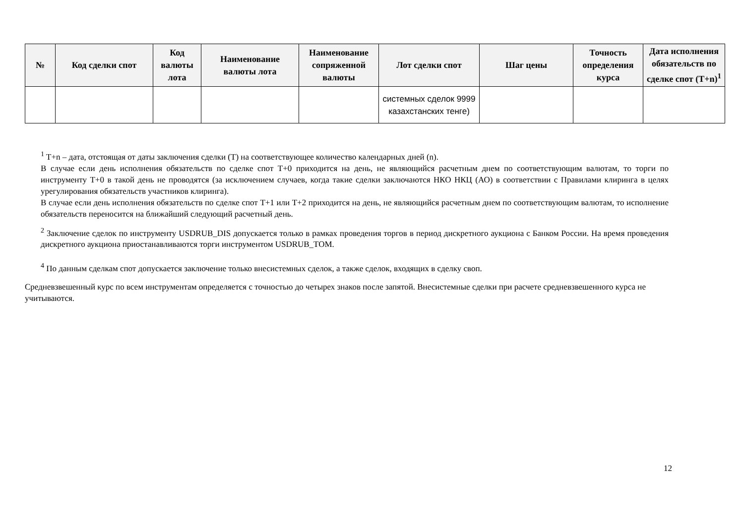| № | Код сделки спот | Код валюты лота | Наименование валюты лота | Наименование сопряженной валюты | Лот сделки спот | Шаг цены | Точность определения курса | Дата исполнения обязательств по сделке спот (T+n)<sup>1</sup> |
| --- | --- | --- | --- | --- | --- | --- | --- | --- |
| | | | | | системных сделок 9999 казахстанских тенге) | | | |
<sup>1</sup> T+n – дата, отстоящая от даты заключения сделки (T) на соответствующее количество календарных дней (n).
В случае если день исполнения обязательств по сделке спот T+0 приходится на день, не являющийся расчетным днем по соответствующим валютам, то торги по инструменту T+0 в такой день не проводятся (за исключением случаев, когда такие сделки заключаются НКО НКЦ (АО) в соответствии с Правилами клиринга в целях урегулирования обязательств участников клиринга).
В случае если день исполнения обязательств по сделке спот T+1 или T+2 приходится на день, не являющийся расчетным днем по соответствующим валютам, то исполнение обязательств переносится на ближайший следующий расчетный день.
<sup>2</sup> Заключение сделок по инструменту USDRUB_DIS допускается только в рамках проведения торгов в период дискретного аукциона с Банком России. На время проведения дискретного аукциона приостанавливаются торги инструментом USDRUB_TOM.
<sup>4</sup> По данным сделкам спот допускается заключение только внесистемных сделок, а также сделок, входящих в сделку своп.
Средневзвешенный курс по всем инструментам определяется с точностью до четырех знаков после запятой. Внесистемные сделки при расчете средневзвешенного курса не учитываются.
12